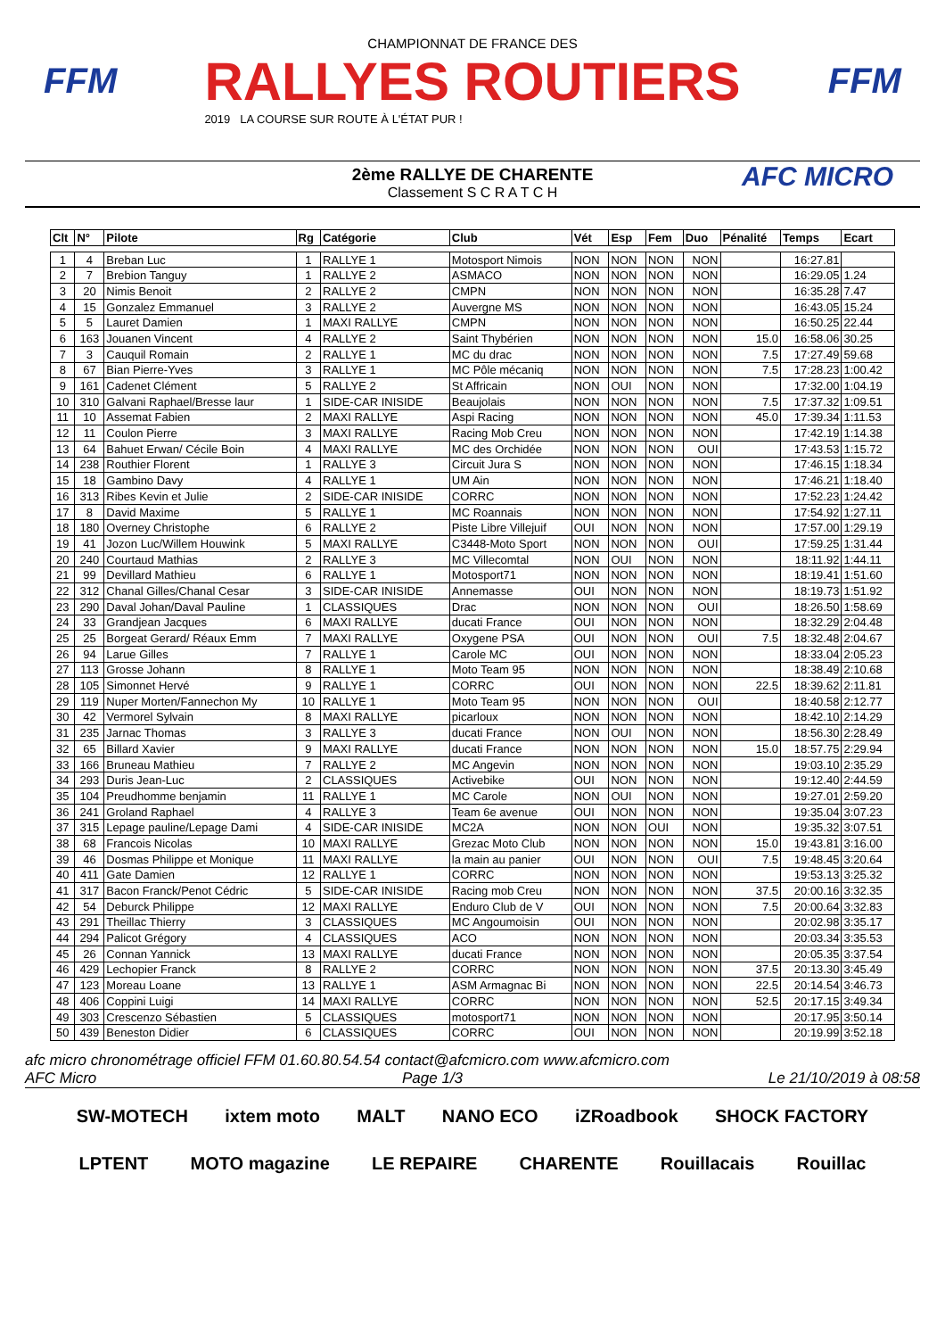FFM
CHAMPIONNAT DE FRANCE DES
RALLYES ROUTIERS
2019 LA COURSE SUR ROUTE À L'ÉTAT PUR !
FFM
2ème RALLYE DE CHARENTE
Classement S C R A T C H
AFC MICRO
| Clt | N° | Pilote | Rg | Catégorie | Club | Vét | Esp | Fem | Duo | Pénalité | Temps | Ecart |
| --- | --- | --- | --- | --- | --- | --- | --- | --- | --- | --- | --- | --- |
| 1 | 4 | Breban Luc | 1 | RALLYE 1 | Motosport Nimois | NON | NON | NON | NON | | 16:27.81 | |
| 2 | 7 | Brebion Tanguy | 1 | RALLYE 2 | ASMACO | NON | NON | NON | NON | | 16:29.05 | 1.24 |
| 3 | 20 | Nimis Benoit | 2 | RALLYE 2 | CMPN | NON | NON | NON | NON | | 16:35.28 | 7.47 |
| 4 | 15 | Gonzalez Emmanuel | 3 | RALLYE 2 | Auvergne MS | NON | NON | NON | NON | | 16:43.05 | 15.24 |
| 5 | 5 | Lauret Damien | 1 | MAXI RALLYE | CMPN | NON | NON | NON | NON | | 16:50.25 | 22.44 |
| 6 | 163 | Jouanen Vincent | 4 | RALLYE 2 | Saint Thybérien | NON | NON | NON | NON | 15.0 | 16:58.06 | 30.25 |
| 7 | 3 | Cauquil Romain | 2 | RALLYE 1 | MC du drac | NON | NON | NON | NON | 7.5 | 17:27.49 | 59.68 |
| 8 | 67 | Bian Pierre-Yves | 3 | RALLYE 1 | MC Pôle mécaniq | NON | NON | NON | NON | 7.5 | 17:28.23 | 1:00.42 |
| 9 | 161 | Cadenet Clément | 5 | RALLYE 2 | St Affricain | NON | OUI | NON | NON | | 17:32.00 | 1:04.19 |
| 10 | 310 | Galvani Raphael/Bresse laur | 1 | SIDE-CAR INISIDE | Beaujolais | NON | NON | NON | NON | 7.5 | 17:37.32 | 1:09.51 |
| 11 | 10 | Assemat Fabien | 2 | MAXI RALLYE | Aspi Racing | NON | NON | NON | NON | 45.0 | 17:39.34 | 1:11.53 |
| 12 | 11 | Coulon Pierre | 3 | MAXI RALLYE | Racing Mob Creu | NON | NON | NON | NON | | 17:42.19 | 1:14.38 |
| 13 | 64 | Bahuet Erwan/ Cécile Boin | 4 | MAXI RALLYE | MC des Orchidée | NON | NON | NON | OUI | | 17:43.53 | 1:15.72 |
| 14 | 238 | Routhier Florent | 1 | RALLYE 3 | Circuit Jura S | NON | NON | NON | NON | | 17:46.15 | 1:18.34 |
| 15 | 18 | Gambino Davy | 4 | RALLYE 1 | UM Ain | NON | NON | NON | NON | | 17:46.21 | 1:18.40 |
| 16 | 313 | Ribes Kevin et Julie | 2 | SIDE-CAR INISIDE | CORRC | NON | NON | NON | NON | | 17:52.23 | 1:24.42 |
| 17 | 8 | David Maxime | 5 | RALLYE 1 | MC Roannais | NON | NON | NON | NON | | 17:54.92 | 1:27.11 |
| 18 | 180 | Overney Christophe | 6 | RALLYE 2 | Piste Libre Villejuif | OUI | NON | NON | NON | | 17:57.00 | 1:29.19 |
| 19 | 41 | Jozon Luc/Willem Houwink | 5 | MAXI RALLYE | C3448-Moto Sport | NON | NON | NON | OUI | | 17:59.25 | 1:31.44 |
| 20 | 240 | Courtaud Mathias | 2 | RALLYE 3 | MC Villecomtal | NON | OUI | NON | NON | | 18:11.92 | 1:44.11 |
| 21 | 99 | Devillard Mathieu | 6 | RALLYE 1 | Motosport71 | NON | NON | NON | NON | | 18:19.41 | 1:51.60 |
| 22 | 312 | Chanal Gilles/Chanal Cesar | 3 | SIDE-CAR INISIDE | Annemasse | OUI | NON | NON | NON | | 18:19.73 | 1:51.92 |
| 23 | 290 | Daval Johan/Daval Pauline | 1 | CLASSIQUES | Drac | NON | NON | NON | OUI | | 18:26.50 | 1:58.69 |
| 24 | 33 | Grandjean Jacques | 6 | MAXI RALLYE | ducati France | OUI | NON | NON | NON | | 18:32.29 | 2:04.48 |
| 25 | 25 | Borgeat Gerard/ Réaux Emm | 7 | MAXI RALLYE | Oxygene PSA | OUI | NON | NON | OUI | 7.5 | 18:32.48 | 2:04.67 |
| 26 | 94 | Larue Gilles | 7 | RALLYE 1 | Carole MC | OUI | NON | NON | NON | | 18:33.04 | 2:05.23 |
| 27 | 113 | Grosse Johann | 8 | RALLYE 1 | Moto Team 95 | NON | NON | NON | NON | | 18:38.49 | 2:10.68 |
| 28 | 105 | Simonnet Hervé | 9 | RALLYE 1 | CORRC | OUI | NON | NON | NON | 22.5 | 18:39.62 | 2:11.81 |
| 29 | 119 | Nuper Morten/Fannechon My | 10 | RALLYE 1 | Moto Team 95 | NON | NON | NON | OUI | | 18:40.58 | 2:12.77 |
| 30 | 42 | Vermorel Sylvain | 8 | MAXI RALLYE | picarloux | NON | NON | NON | NON | | 18:42.10 | 2:14.29 |
| 31 | 235 | Jarnac Thomas | 3 | RALLYE 3 | ducati France | NON | OUI | NON | NON | | 18:56.30 | 2:28.49 |
| 32 | 65 | Billard Xavier | 9 | MAXI RALLYE | ducati France | NON | NON | NON | NON | 15.0 | 18:57.75 | 2:29.94 |
| 33 | 166 | Bruneau Mathieu | 7 | RALLYE 2 | MC Angevin | NON | NON | NON | NON | | 19:03.10 | 2:35.29 |
| 34 | 293 | Duris Jean-Luc | 2 | CLASSIQUES | Activebike | OUI | NON | NON | NON | | 19:12.40 | 2:44.59 |
| 35 | 104 | Preudhomme benjamin | 11 | RALLYE 1 | MC Carole | NON | OUI | NON | NON | | 19:27.01 | 2:59.20 |
| 36 | 241 | Groland Raphael | 4 | RALLYE 3 | Team 6e avenue | OUI | NON | NON | NON | | 19:35.04 | 3:07.23 |
| 37 | 315 | Lepage pauline/Lepage Dami | 4 | SIDE-CAR INISIDE | MC2A | NON | NON | OUI | NON | | 19:35.32 | 3:07.51 |
| 38 | 68 | Francois Nicolas | 10 | MAXI RALLYE | Grezac Moto Club | NON | NON | NON | NON | 15.0 | 19:43.81 | 3:16.00 |
| 39 | 46 | Dosmas Philippe et Monique | 11 | MAXI RALLYE | la main au panier | OUI | NON | NON | OUI | 7.5 | 19:48.45 | 3:20.64 |
| 40 | 411 | Gate Damien | 12 | RALLYE 1 | CORRC | NON | NON | NON | NON | | 19:53.13 | 3:25.32 |
| 41 | 317 | Bacon Franck/Penot Cédric | 5 | SIDE-CAR INISIDE | Racing mob Creu | NON | NON | NON | NON | 37.5 | 20:00.16 | 3:32.35 |
| 42 | 54 | Deburck Philippe | 12 | MAXI RALLYE | Enduro Club de V | OUI | NON | NON | NON | 7.5 | 20:00.64 | 3:32.83 |
| 43 | 291 | Theillac Thierry | 3 | CLASSIQUES | MC Angoumoisin | OUI | NON | NON | NON | | 20:02.98 | 3:35.17 |
| 44 | 294 | Palicot Grégory | 4 | CLASSIQUES | ACO | NON | NON | NON | NON | | 20:03.34 | 3:35.53 |
| 45 | 26 | Connan Yannick | 13 | MAXI RALLYE | ducati France | NON | NON | NON | NON | | 20:05.35 | 3:37.54 |
| 46 | 429 | Lechopier Franck | 8 | RALLYE 2 | CORRC | NON | NON | NON | NON | 37.5 | 20:13.30 | 3:45.49 |
| 47 | 123 | Moreau Loane | 13 | RALLYE 1 | ASM Armagnac Bi | NON | NON | NON | NON | 22.5 | 20:14.54 | 3:46.73 |
| 48 | 406 | Coppini Luigi | 14 | MAXI RALLYE | CORRC | NON | NON | NON | NON | 52.5 | 20:17.15 | 3:49.34 |
| 49 | 303 | Crescenzo Sébastien | 5 | CLASSIQUES | motosport71 | NON | NON | NON | NON | | 20:17.95 | 3:50.14 |
| 50 | 439 | Beneston Didier | 6 | CLASSIQUES | CORRC | OUI | NON | NON | NON | | 20:19.99 | 3:52.18 |
afc micro chronométrage officiel FFM 01.60.80.54.54 contact@afcmicro.com www.afcmicro.com
AFC Micro Page 1/3 Le 21/10/2019 à 08:58
SW-MOTECH ixtem moto MALT NANO ECO iZRoadbook SHOCK FACTORY LPTENT MOTO magazine LE REPAIRE CHARENTE Rouillacais Rouillac